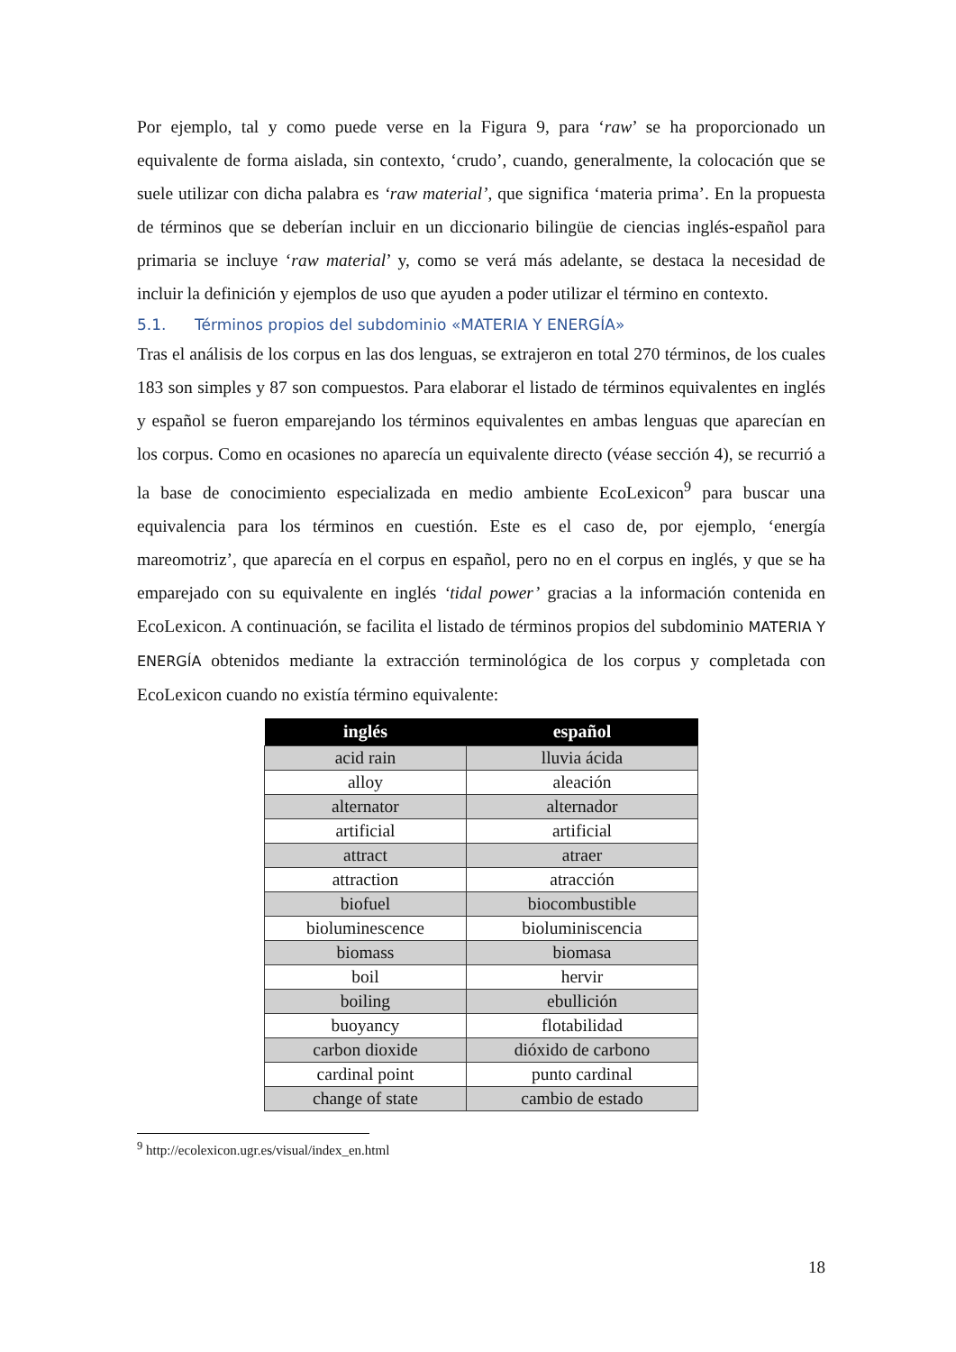Por ejemplo, tal y como puede verse en la Figura 9, para ‘raw’ se ha proporcionado un equivalente de forma aislada, sin contexto, ‘crudo’, cuando, generalmente, la colocación que se suele utilizar con dicha palabra es ‘raw material’, que significa ‘materia prima’. En la propuesta de términos que se deberían incluir en un diccionario bilingüe de ciencias inglés-español para primaria se incluye ‘raw material’ y, como se verá más adelante, se destaca la necesidad de incluir la definición y ejemplos de uso que ayuden a poder utilizar el término en contexto.
5.1. Términos propios del subdominio «MATERIA Y ENERGÍA»
Tras el análisis de los corpus en las dos lenguas, se extrajeron en total 270 términos, de los cuales 183 son simples y 87 son compuestos. Para elaborar el listado de términos equivalentes en inglés y español se fueron emparejando los términos equivalentes en ambas lenguas que aparecían en los corpus. Como en ocasiones no aparecía un equivalente directo (véase sección 4), se recurrió a la base de conocimiento especializada en medio ambiente EcoLexicon<sup>9</sup> para buscar una equivalencia para los términos en cuestión. Este es el caso de, por ejemplo, ‘energía mareomotriz’, que aparecía en el corpus en español, pero no en el corpus en inglés, y que se ha emparejado con su equivalente en inglés ‘tidal power’ gracias a la información contenida en EcoLexicon. A continuación, se facilita el listado de términos propios del subdominio MATERIA Y ENERGÍA obtenidos mediante la extracción terminológica de los corpus y completada con EcoLexicon cuando no existía término equivalente:
| inglés | español |
| --- | --- |
| acid rain | lluvia ácida |
| alloy | aleación |
| alternator | alternador |
| artificial | artificial |
| attract | atraer |
| attraction | atracción |
| biofuel | biocombustible |
| bioluminescence | bioluminiscencia |
| biomass | biomasa |
| boil | hervir |
| boiling | ebullición |
| buoyancy | flotabilidad |
| carbon dioxide | dióxido de carbono |
| cardinal point | punto cardinal |
| change of state | cambio de estado |
<sup>9</sup> http://ecolexicon.ugr.es/visual/index_en.html
18